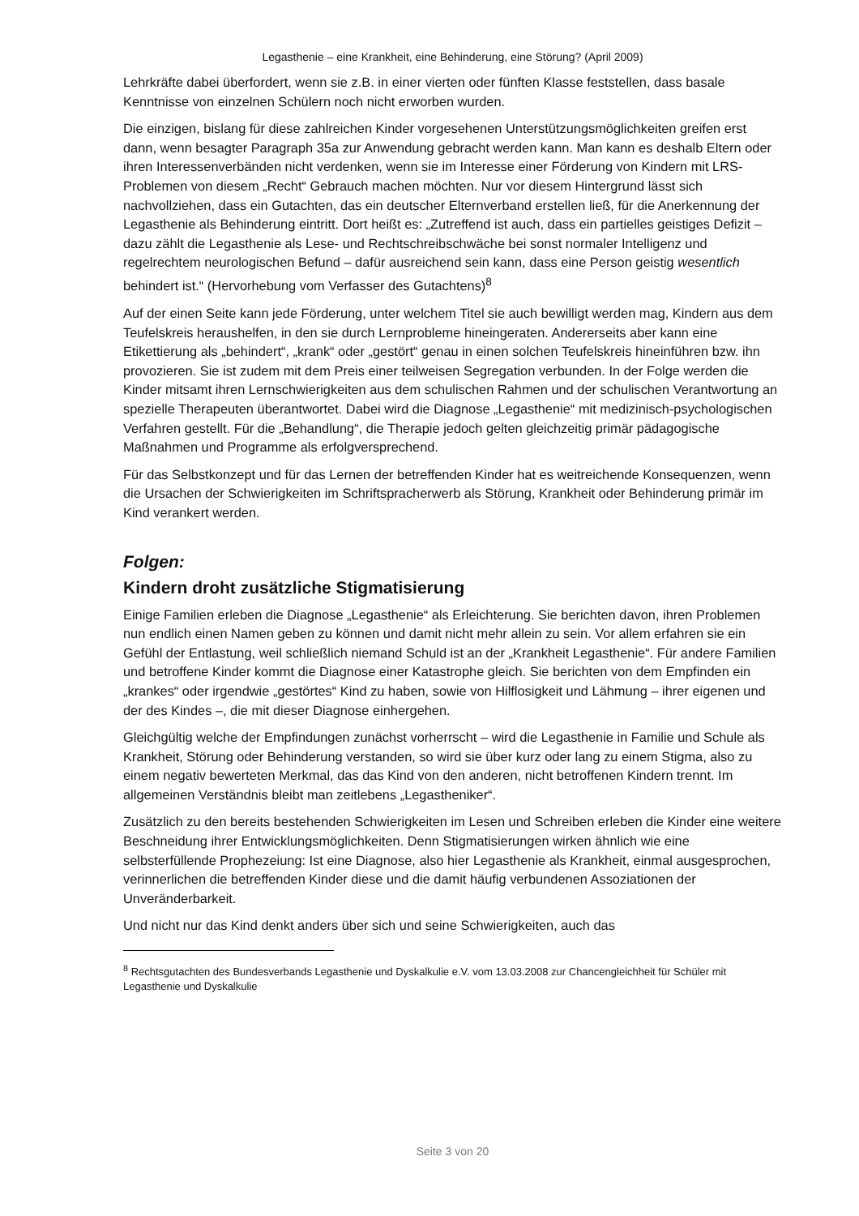Legasthenie – eine Krankheit, eine Behinderung, eine Störung? (April 2009)
Lehrkräfte dabei überfordert, wenn sie z.B. in einer vierten oder fünften Klasse feststellen, dass basale Kenntnisse von einzelnen Schülern noch nicht erworben wurden.
Die einzigen, bislang für diese zahlreichen Kinder vorgesehenen Unterstützungsmöglichkeiten greifen erst dann, wenn besagter Paragraph 35a zur Anwendung gebracht werden kann. Man kann es deshalb Eltern oder ihren Interessenverbänden nicht verdenken, wenn sie im Interesse einer Förderung von Kindern mit LRS-Problemen von diesem „Recht“ Gebrauch machen möchten. Nur vor diesem Hintergrund lässt sich nachvollziehen, dass ein Gutachten, das ein deutscher Elternverband erstellen ließ, für die Anerkennung der Legasthenie als Behinderung eintritt. Dort heißt es: „Zutreffend ist auch, dass ein partielles geistiges Defizit – dazu zählt die Legasthenie als Lese- und Rechtschreibschwäche bei sonst normaler Intelligenz und regelrechtem neurologischen Befund – dafür ausreichend sein kann, dass eine Person geistig wesentlich behindert ist.“ (Hervorhebung vom Verfasser des Gutachtens)<sup>8</sup>
Auf der einen Seite kann jede Förderung, unter welchem Titel sie auch bewilligt werden mag, Kindern aus dem Teufelskreis heraushelfen, in den sie durch Lernprobleme hineingeraten. Andererseits aber kann eine Etikettierung als „behindert“, „krank“ oder „gestört“ genau in einen solchen Teufelskreis hineinführen bzw. ihn provozieren. Sie ist zudem mit dem Preis einer teilweisen Segregation verbunden. In der Folge werden die Kinder mitsamt ihren Lernschwierigkeiten aus dem schulischen Rahmen und der schulischen Verantwortung an spezielle Therapeuten überantwortet. Dabei wird die Diagnose „Legasthenie“ mit medizinisch-psychologischen Verfahren gestellt. Für die „Behandlung“, die Therapie jedoch gelten gleichzeitig primär pädagogische Maßnahmen und Programme als erfolgversprechend.
Für das Selbstkonzept und für das Lernen der betreffenden Kinder hat es weitreichende Konsequenzen, wenn die Ursachen der Schwierigkeiten im Schriftspracherwerb als Störung, Krankheit oder Behinderung primär im Kind verankert werden.
Folgen:
Kindern droht zusätzliche Stigmatisierung
Einige Familien erleben die Diagnose „Legasthenie“ als Erleichterung. Sie berichten davon, ihren Problemen nun endlich einen Namen geben zu können und damit nicht mehr allein zu sein. Vor allem erfahren sie ein Gefühl der Entlastung, weil schließlich niemand Schuld ist an der „Krankheit Legasthenie“. Für andere Familien und betroffene Kinder kommt die Diagnose einer Katastrophe gleich. Sie berichten von dem Empfinden ein „krankes“ oder irgendwie „gestörtes“ Kind zu haben, sowie von Hilflosigkeit und Lähmung – ihrer eigenen und der des Kindes –, die mit dieser Diagnose einhergehen.
Gleichgültig welche der Empfindungen zunächst vorherrscht – wird die Legasthenie in Familie und Schule als Krankheit, Störung oder Behinderung verstanden, so wird sie über kurz oder lang zu einem Stigma, also zu einem negativ bewerteten Merkmal, das das Kind von den anderen, nicht betroffenen Kindern trennt. Im allgemeinen Verständnis bleibt man zeitlebens „Legastheniker“.
Zusätzlich zu den bereits bestehenden Schwierigkeiten im Lesen und Schreiben erleben die Kinder eine weitere Beschneidung ihrer Entwicklungsmöglichkeiten. Denn Stigmatisierungen wirken ähnlich wie eine selbsterfüllende Prophezeiung: Ist eine Diagnose, also hier Legasthenie als Krankheit, einmal ausgesprochen, verinnerlichen die betreffenden Kinder diese und die damit häufig verbundenen Assoziationen der Unveränderbarkeit.
Und nicht nur das Kind denkt anders über sich und seine Schwierigkeiten, auch das
<sup>8</sup> Rechtsgutachten des Bundesverbands Legasthenie und Dyskalkulie e.V. vom 13.03.2008 zur Chancengleichheit für Schüler mit Legasthenie und Dyskalkulie
Seite 3 von 20